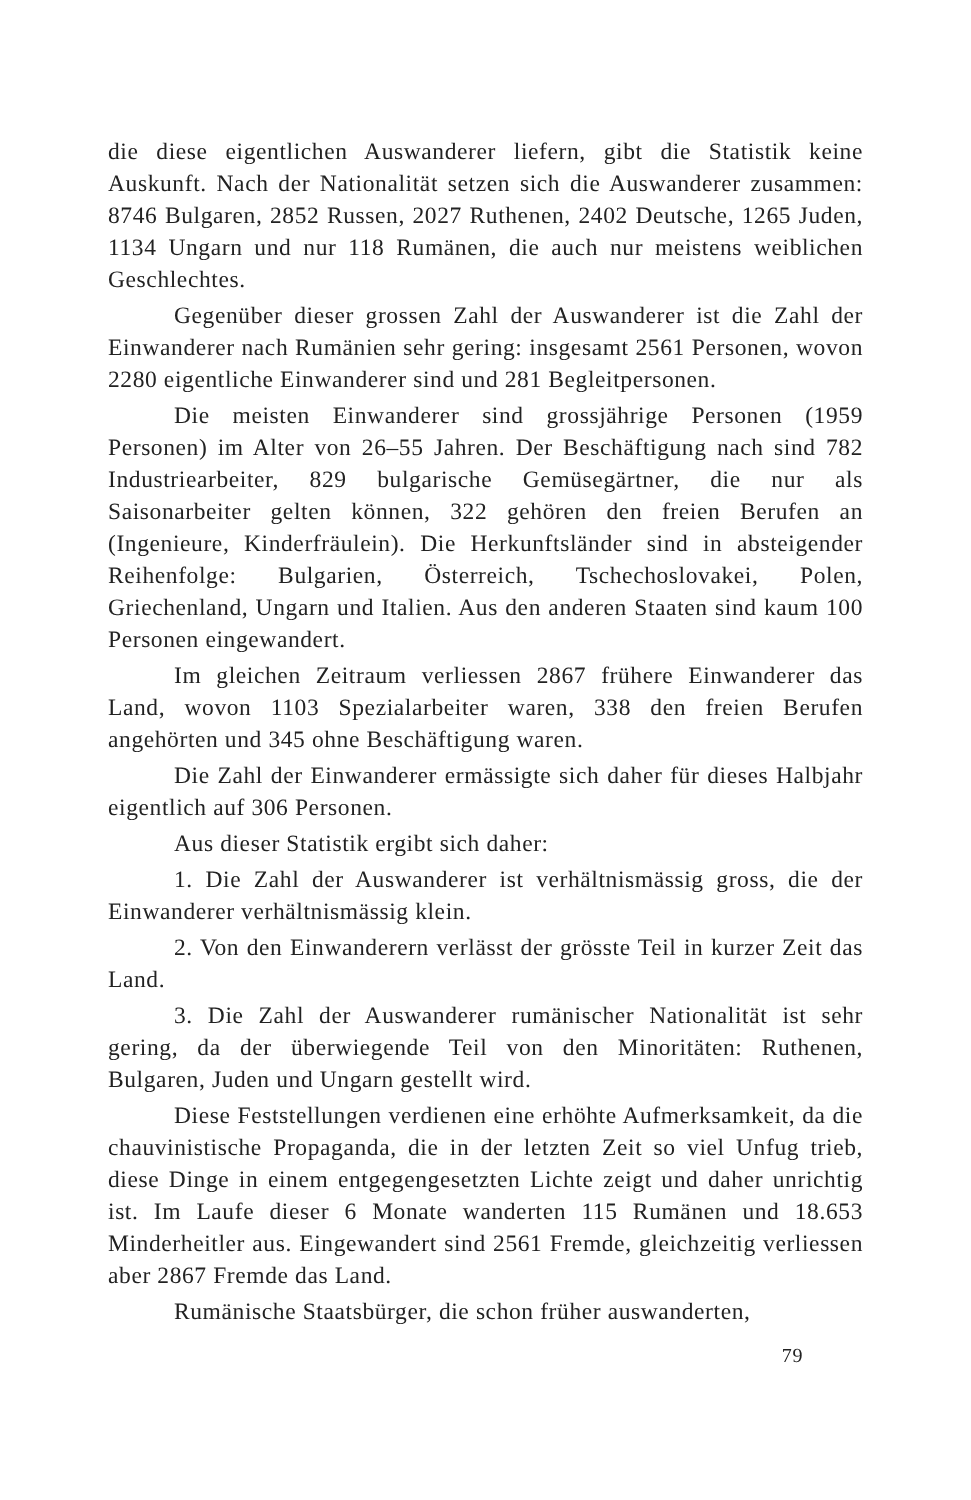die diese eigentlichen Auswanderer liefern, gibt die Statistik keine Auskunft. Nach der Nationalität setzen sich die Auswanderer zusammen: 8746 Bulgaren, 2852 Russen, 2027 Ruthenen, 2402 Deutsche, 1265 Juden, 1134 Ungarn und nur 118 Rumänen, die auch nur meistens weiblichen Geschlechtes.
Gegenüber dieser grossen Zahl der Auswanderer ist die Zahl der Einwanderer nach Rumänien sehr gering: insgesamt 2561 Personen, wovon 2280 eigentliche Einwanderer sind und 281 Begleitpersonen.
Die meisten Einwanderer sind grossjährige Personen (1959 Personen) im Alter von 26–55 Jahren. Der Beschäftigung nach sind 782 Industriearbeiter, 829 bulgarische Gemüsegärtner, die nur als Saisonarbeiter gelten können, 322 gehören den freien Berufen an (Ingenieure, Kinderfräulein). Die Herkunftsländer sind in absteigender Reihenfolge: Bulgarien, Österreich, Tschechoslovakei, Polen, Griechenland, Ungarn und Italien. Aus den anderen Staaten sind kaum 100 Personen eingewandert.
Im gleichen Zeitraum verliessen 2867 frühere Einwanderer das Land, wovon 1103 Spezialarbeiter waren, 338 den freien Berufen angehörten und 345 ohne Beschäftigung waren.
Die Zahl der Einwanderer ermässigte sich daher für dieses Halbjahr eigentlich auf 306 Personen.
Aus dieser Statistik ergibt sich daher:
1. Die Zahl der Auswanderer ist verhältnismässig gross, die der Einwanderer verhältnismässig klein.
2. Von den Einwanderern verlässt der grösste Teil in kurzer Zeit das Land.
3. Die Zahl der Auswanderer rumänischer Nationalität ist sehr gering, da der überwiegende Teil von den Minoritäten: Ruthenen, Bulgaren, Juden und Ungarn gestellt wird.
Diese Feststellungen verdienen eine erhöhte Aufmerksamkeit, da die chauvinistische Propaganda, die in der letzten Zeit so viel Unfug trieb, diese Dinge in einem entgegengesetzten Lichte zeigt und daher unrichtig ist. Im Laufe dieser 6 Monate wanderten 115 Rumänen und 18.653 Minderheitler aus. Eingewandert sind 2561 Fremde, gleichzeitig verliessen aber 2867 Fremde das Land.
Rumänische Staatsbürger, die schon früher auswanderten,
79